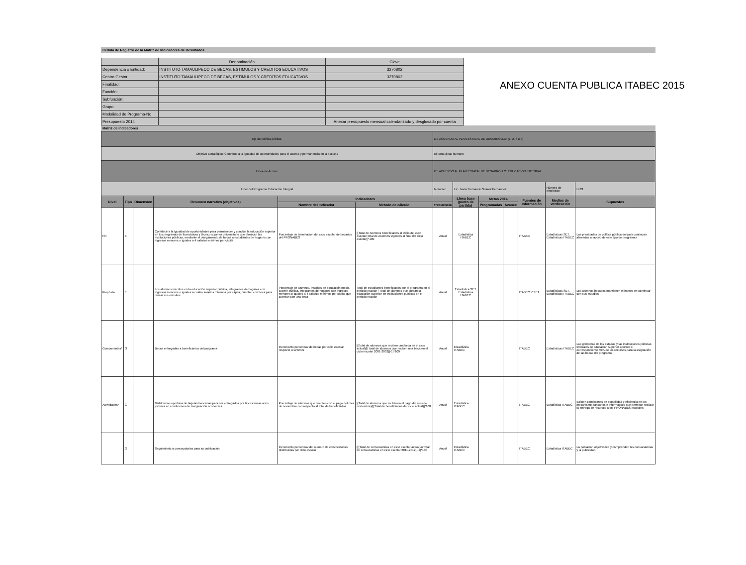ANEXO CUENTA PUBLICA ITABEC 2015
Cédula de Registro de la Matriz de Indicadores de Resultados
| | Denominación | Clave |
| Dependencia o Entidad: | INSTITUTO TAMAULIPECO DE BECAS, ESTIMULOS Y CREDITOS EDUCATIVOS | 3270802 |
| Centro Gestor: | INSTITUTO TAMAULIPECO DE BECAS, ESTIMULOS Y CREDITOS EDUCATIVOS | 3270802 |
| Finalidad: | | |
| Función: | | |
| Subfunción: | | |
| Grupo | | |
| Modalidad de Programa-No | | |
| Presupuesto 2014 | | Anexar presupuesto mensual calendarizado y desglosado por cuenta |
Matriz de Indicadores
| Eje de política pública: | | | | | | DE ACUERDO AL PLAN ESTATAL DE DESARROLLO: (1, 2, 3 o 4) | | | | | | |
| Objetivo Estratégico: Contribuir a la igualdad de oportunidades para el acceso y permanencia en la escuela | | | | | | El tamaulipas humano | | | | | | |
| Línea de Acción: | | | | | | DE ACUERDO AL PLAN ESTATAL DE DESARROLLO: EDUCACION INTEGRAL | | | | | | |
| Lider del Programa: Educación Integral | | | | | | Nombre: | Lic. Javier Fernando Suarez Fernandez | | | | Número de empleado | U-33 |
| Nivel | Tipo | Dimension | Resumen narrativo (objetivos) | Indicadores | | | Línea base (punto de partida) | Metas 2014 | | Fuentes de Información | Medios de verificación | Supuestos |
| | | | | Nombre del Indicador | Metodo de cálculo | frecuencia | | Programadas | Avance | | | |
| Fin | E | | Contribuir a la igualdad de oportunidades para permanecer y concluir la educación superior en los programas de licenciatura y técnico superior universitario que ofrezcan las instituciones públicas, mediante el otorgamiento de becas a estudiantes de hogares con ingresos menores o iguales a 4 salarios mínimos per cápita | Porcentaje de terminación del ciclo escolar de becarios del PRONABES | [(Total de Alumnos beneficiados al inicio del ciclo escolar/Total de Alumnos vigentes al final del ciclo escolar)]*100 | Anual | Estadística ITABEC | | | ITABEC | Estadísticas SET, Estadísticas ITABEC | Las prioridades de política pública del país continuan alineadas al apoyo de este tipo de programas |
| Propósito | E | | Los alumnos inscritos en la educación superior pública, integrantes de hogares con ingresos menores o iguales a cuatro salarios mínimos per cápita, cuentan con beca para cursar sus estudios | Porcentaje de alumnos, inscritos en educación media superir pública, integrantes de hogares con ingresos menores o iguales a 4 salarios mínimos per cápita que cuentan con una beca | Total de estudiantes beneficiados por el programa en el periodo escolar / Total de alumnos que cursan la educación superior en instituciones publicas en el periodo escolar | Anual | Estadística SET, Estadística ITABEC | | | ITABEC Y SET | Estadísticas SET, Estadísticas ITABEC | Los alumnos becados mantienen el interes en continuar con sus estudios |
| Componentes* | G | | Becas entregadas a beneficiarios del programa | Incremento porcentual de becas por ciclo escolar respecto al anterior | [((total de alumnos que reciben una beca en el ciclo actual)/[( total de alumnos que reciben una beca en el ciclo escolar 2001-2002)]-1)*100 | Anual | Estadística ITABEC | | | ITABEC | Estadísticas ITABEC | Los gobiernos de los estados y las instituciones públicas federales de educación superior aportan el correspondiente 50% de los recursos para la asignación de las becas del programa |
| Actividades* | G | | Distribución oportuna de tarjetas bancarias para ser entregados por las escuelas a los jovenes en condiciones de marginación económica | Porcentaje de alumnos que cuenten con el pago del mes de noviembre con respecto al total de beneficiados | [(Total de alumnos que recibieron el pago del mes de noviembre)/((Total de beneficiados del ciclo actual)]*100 | Anual | Estadística ITABEC | | | ITABEC | Estadística ITABEC | Existen condiciones de estabilidad y eficiencia en los mecanismo bancarios e informaticos que permitan realizar la entrega de recursos a los PRONABES estatales |
| | G | | Seguimiento a convocatorias para su publicación | Incremento porcentual del numero de convocatorias distribuidas por ciclo escolar | [((Total de convocatorias en ciclo escolar actual)/((Total de convocatorias en ciclo escolar 2011-2012)]-1)*100 | Anual | Estadística ITABEC | | | ITABEC | Estadística ITABEC | La población objetivo lee y comprenden las convocatorias y la publicidad. |